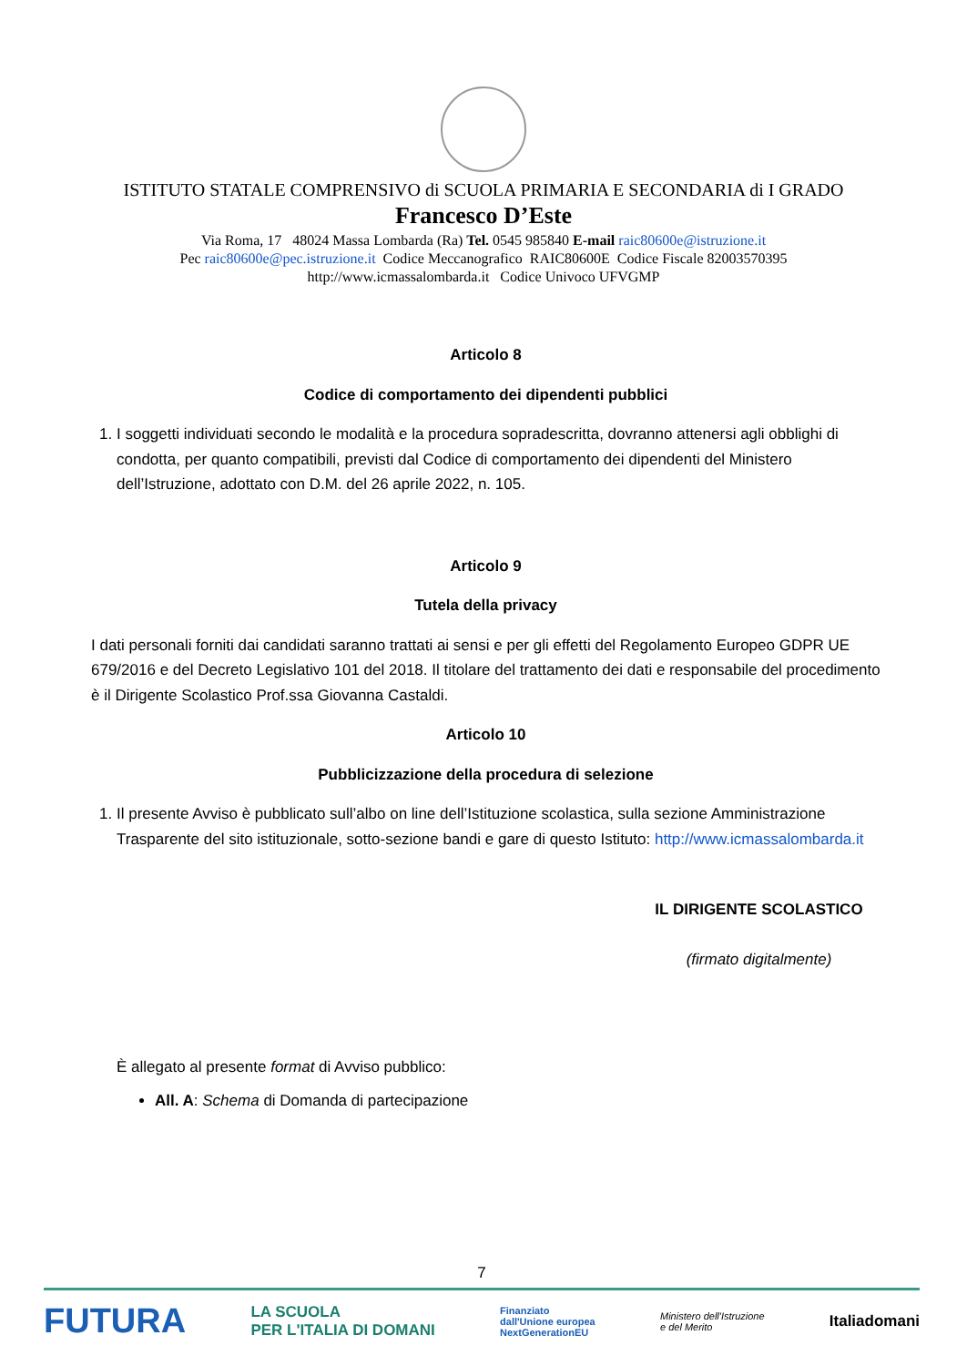ISTITUTO STATALE COMPRENSIVO di SCUOLA PRIMARIA E SECONDARIA di I GRADO
Francesco D’Este
Via Roma, 17 48024 Massa Lombarda (Ra) Tel. 0545 985840 E-mail raic80600e@istruzione.it
Pec raic80600e@pec.istruzione.it Codice Meccanografico RAIC80600E Codice Fiscale 82003570395
http://www.icmassalombarda.it Codice Univoco UFVGMP
Articolo 8
Codice di comportamento dei dipendenti pubblici
1. I soggetti individuati secondo le modalità e la procedura sopradescritta, dovranno attenersi agli obblighi di condotta, per quanto compatibili, previsti dal Codice di comportamento dei dipendenti del Ministero dell’Istruzione, adottato con D.M. del 26 aprile 2022, n. 105.
Articolo 9
Tutela della privacy
I dati personali forniti dai candidati saranno trattati ai sensi e per gli effetti del Regolamento Europeo GDPR UE 679/2016 e del Decreto Legislativo 101 del 2018. Il titolare del trattamento dei dati e responsabile del procedimento è il Dirigente Scolastico Prof.ssa Giovanna Castaldi.
Articolo 10
Pubblicizzazione della procedura di selezione
1. Il presente Avviso è pubblicato sull’albo on line dell’Istituzione scolastica, sulla sezione Amministrazione Trasparente del sito istituzionale, sotto-sezione bandi e gare di questo Istituto: http://www.icmassalombarda.it
IL DIRIGENTE SCOLASTICO
(firmato digitalmente)
È allegato al presente format di Avviso pubblico:
All. A: Schema di Domanda di partecipazione
7
FUTURA LA SCUOLA
PER L'ITALIA DI DOMANI Finanziato
dall'Unione europea
NextGenerationEU Ministero dell'Istruzione
e del Merito Italiadomani